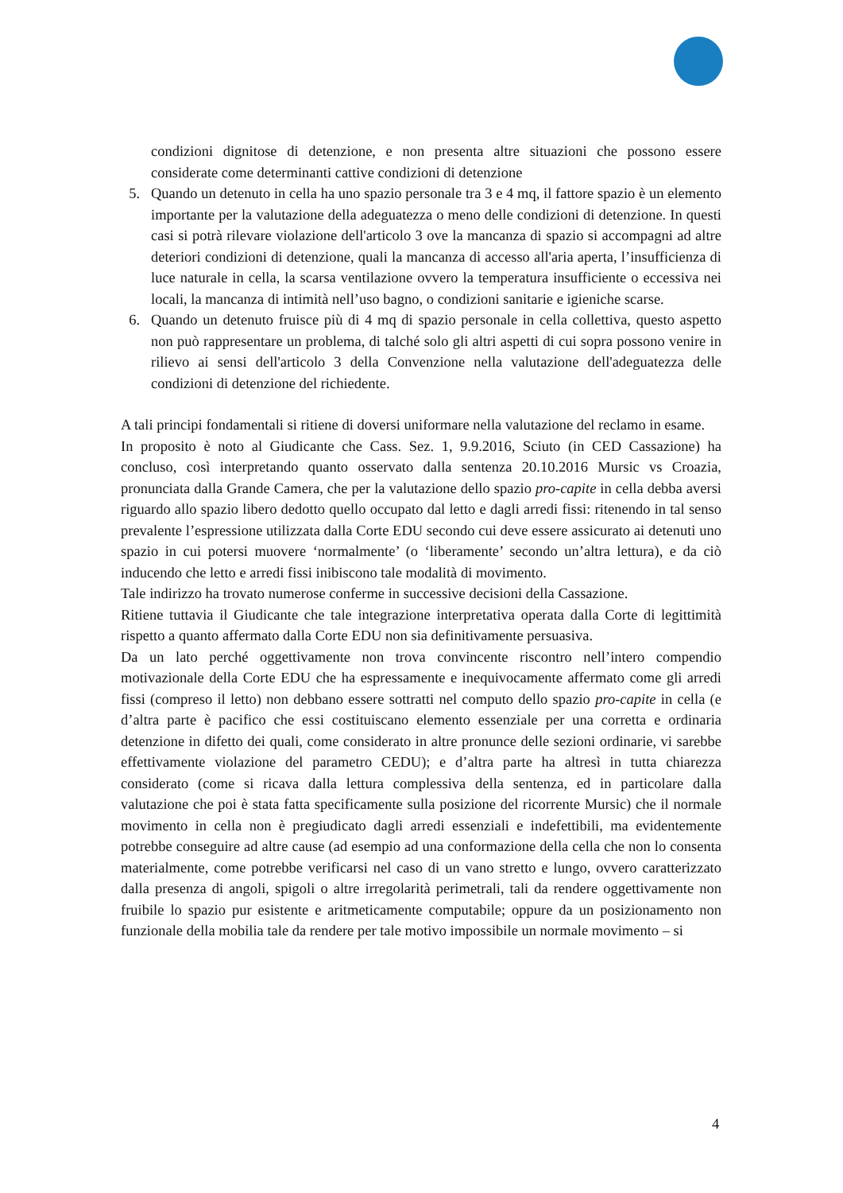condizioni dignitose di detenzione, e non presenta altre situazioni che possono essere considerate come determinanti cattive condizioni di detenzione
5. Quando un detenuto in cella ha uno spazio personale tra 3 e 4 mq, il fattore spazio è un elemento importante per la valutazione della adeguatezza o meno delle condizioni di detenzione. In questi casi si potrà rilevare violazione dell'articolo 3 ove la mancanza di spazio si accompagni ad altre deteriori condizioni di detenzione, quali la mancanza di accesso all'aria aperta, l’insufficienza di luce naturale in cella, la scarsa ventilazione ovvero la temperatura insufficiente o eccessiva nei locali, la mancanza di intimità nell’uso bagno, o condizioni sanitarie e igieniche scarse.
6. Quando un detenuto fruisce più di 4 mq di spazio personale in cella collettiva, questo aspetto non può rappresentare un problema, di talché solo gli altri aspetti di cui sopra possono venire in rilievo ai sensi dell'articolo 3 della Convenzione nella valutazione dell'adeguatezza delle condizioni di detenzione del richiedente.
A tali principi fondamentali si ritiene di doversi uniformare nella valutazione del reclamo in esame.
In proposito è noto al Giudicante che Cass. Sez. 1, 9.9.2016, Sciuto (in CED Cassazione) ha concluso, così interpretando quanto osservato dalla sentenza 20.10.2016 Mursic vs Croazia, pronunciata dalla Grande Camera, che per la valutazione dello spazio pro-capite in cella debba aversi riguardo allo spazio libero dedotto quello occupato dal letto e dagli arredi fissi: ritenendo in tal senso prevalente l’espressione utilizzata dalla Corte EDU secondo cui deve essere assicurato ai detenuti uno spazio in cui potersi muovere ‘normalmente’ (o ‘liberamente’ secondo un’altra lettura), e da ciò inducendo che letto e arredi fissi inibiscono tale modalità di movimento.
Tale indirizzo ha trovato numerose conferme in successive decisioni della Cassazione.
Ritiene tuttavia il Giudicante che tale integrazione interpretativa operata dalla Corte di legittimità rispetto a quanto affermato dalla Corte EDU non sia definitivamente persuasiva.
Da un lato perché oggettivamente non trova convincente riscontro nell’intero compendio motivazionale della Corte EDU che ha espressamente e inequivocamente affermato come gli arredi fissi (compreso il letto) non debbano essere sottratti nel computo dello spazio pro-capite in cella (e d’altra parte è pacifico che essi costituiscano elemento essenziale per una corretta e ordinaria detenzione in difetto dei quali, come considerato in altre pronunce delle sezioni ordinarie, vi sarebbe effettivamente violazione del parametro CEDU); e d’altra parte ha altresì in tutta chiarezza considerato (come si ricava dalla lettura complessiva della sentenza, ed in particolare dalla valutazione che poi è stata fatta specificamente sulla posizione del ricorrente Mursic) che il normale movimento in cella non è pregiudicato dagli arredi essenziali e indefettibili, ma evidentemente potrebbe conseguire ad altre cause (ad esempio ad una conformazione della cella che non lo consenta materialmente, come potrebbe verificarsi nel caso di un vano stretto e lungo, ovvero caratterizzato dalla presenza di angoli, spigoli o altre irregolarità perimetrali, tali da rendere oggettivamente non fruibile lo spazio pur esistente e aritmeticamente computabile; oppure da un posizionamento non funzionale della mobilia tale da rendere per tale motivo impossibile un normale movimento – si
4